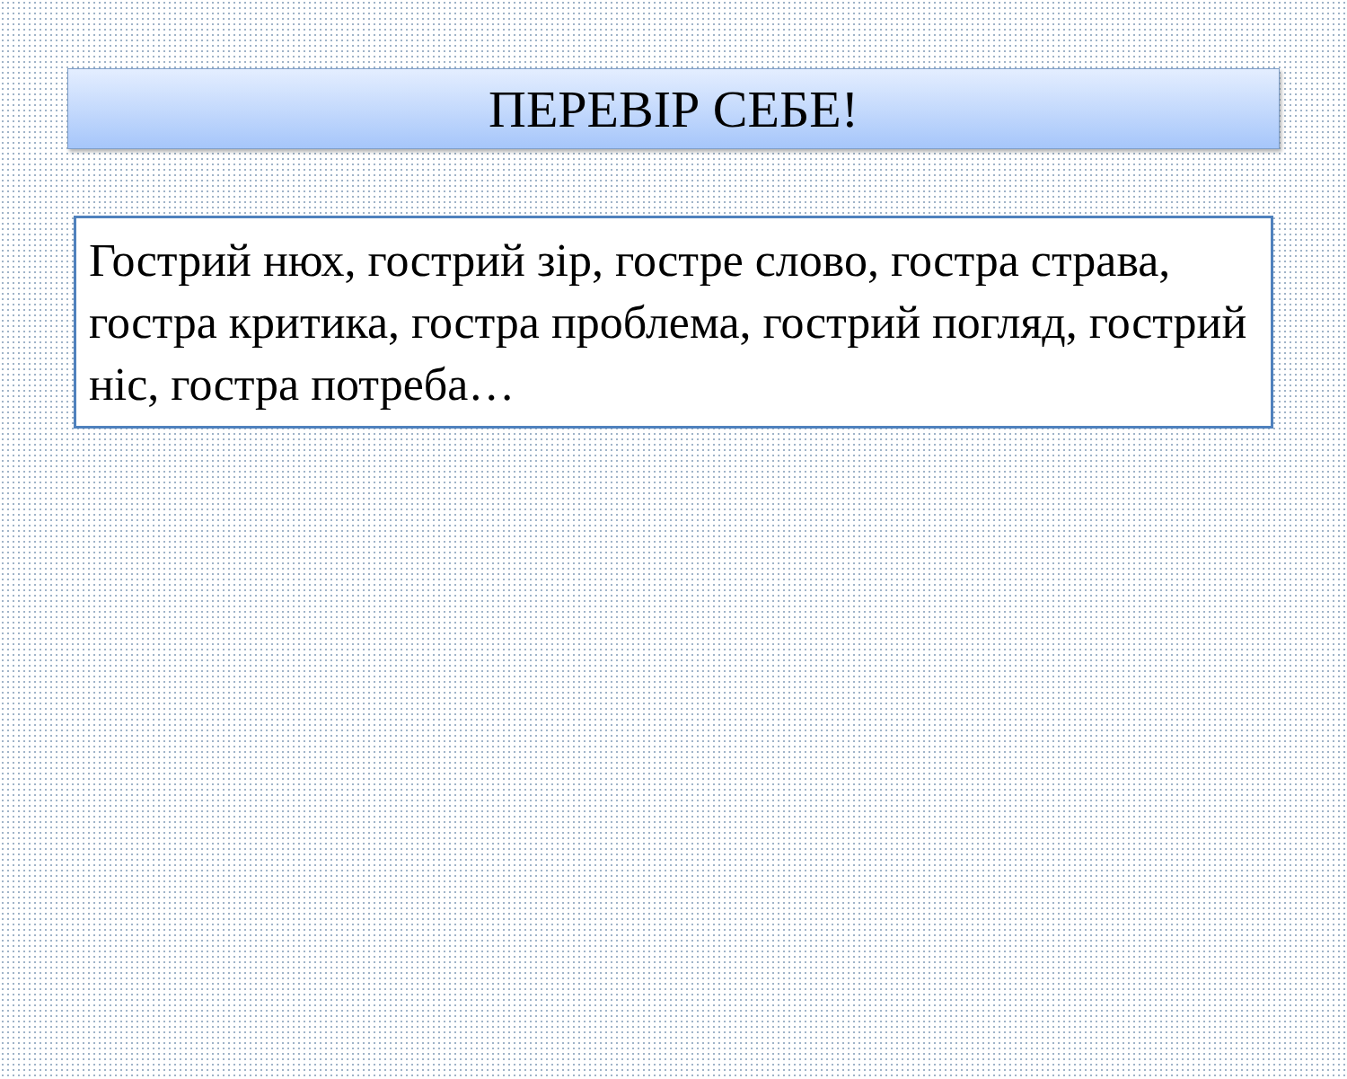ПЕРЕВІР СЕБЕ!
Гострий нюх, гострий зір, гостре слово, гостра страва, гостра критика, гостра проблема, гострий погляд, гострий ніс, гостра потреба…